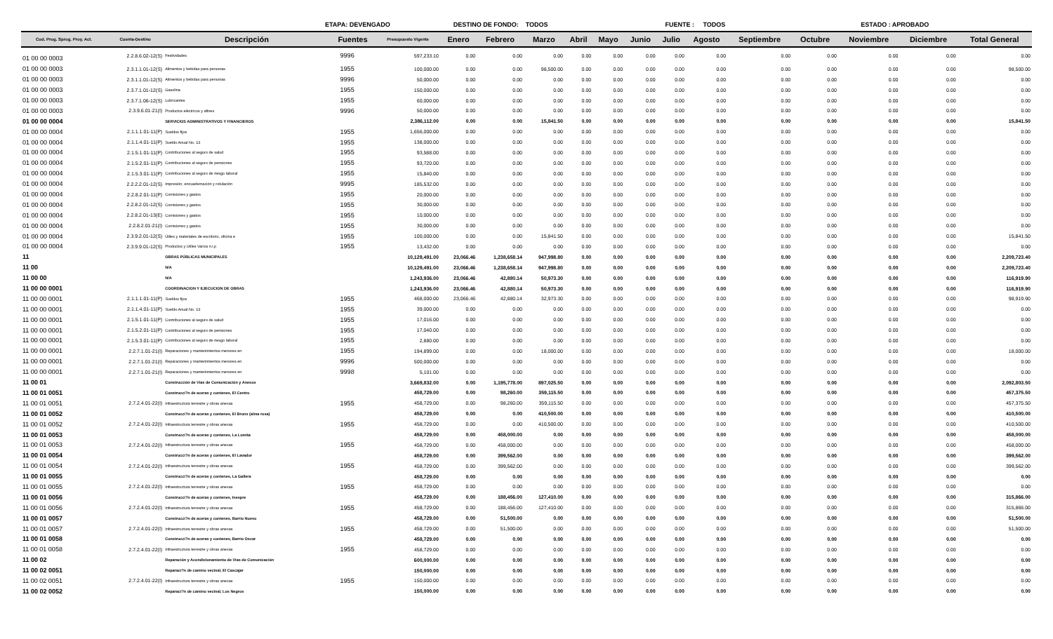ETAPA: DEVENGADO DESTINO DE FONDO: TODOS FUENTE : TODOS ESTADO : APROBADO
| Cod. Prog. Sprog. Proy. Act. | Cuenta-Destino | Descripción | Fuentes | Presupuesto Vigente | Enero | Febrero | Marzo | Abril | Mayo | Junio | Julio | Agosto | Septiembre | Octubre | Noviembre | Diciembre | Total General |
| --- | --- | --- | --- | --- | --- | --- | --- | --- | --- | --- | --- | --- | --- | --- | --- | --- | --- |
| 01 00 00 0003 | 2.2.8.6.02-12(S) | Festividades | 9996 | 597,233.10 | 0.00 | 0.00 | 0.00 | 0.00 | 0.00 | 0.00 | 0.00 | 0.00 | 0.00 | 0.00 | 0.00 | 0.00 | 0.00 |
| 01 00 00 0003 | 2.3.1.1.01-12(S) | Alimentos y bebidas para personas | 1955 | 100,000.00 | 0.00 | 0.00 | 98,500.00 | 0.00 | 0.00 | 0.00 | 0.00 | 0.00 | 0.00 | 0.00 | 0.00 | 0.00 | 98,500.00 |
| 01 00 00 0003 | 2.3.1.1.01-12(S) | Alimentos y bebidas para personas | 9996 | 50,000.00 | 0.00 | 0.00 | 0.00 | 0.00 | 0.00 | 0.00 | 0.00 | 0.00 | 0.00 | 0.00 | 0.00 | 0.00 | 0.00 |
| 01 00 00 0003 | 2.3.7.1.01-12(S) | Gasolina | 1955 | 150,000.00 | 0.00 | 0.00 | 0.00 | 0.00 | 0.00 | 0.00 | 0.00 | 0.00 | 0.00 | 0.00 | 0.00 | 0.00 | 0.00 |
| 01 00 00 0003 | 2.3.7.1.06-12(S) | Lubricantes | 1955 | 60,000.00 | 0.00 | 0.00 | 0.00 | 0.00 | 0.00 | 0.00 | 0.00 | 0.00 | 0.00 | 0.00 | 0.00 | 0.00 | 0.00 |
| 01 00 00 0003 | 2.3.9.6.01-21(I) | Productos eléctricos y afines | 9996 | 50,000.00 | 0.00 | 0.00 | 0.00 | 0.00 | 0.00 | 0.00 | 0.00 | 0.00 | 0.00 | 0.00 | 0.00 | 0.00 | 0.00 |
| 01 00 00 0004 | | SERVICIOS ADMINISTRATIVOS Y FINANCIEROS | | 2,386,112.00 | 0.00 | 0.00 | 15,841.50 | 0.00 | 0.00 | 0.00 | 0.00 | 0.00 | 0.00 | 0.00 | 0.00 | 0.00 | 15,841.50 |
| 01 00 00 0004 | 2.1.1.1.01-11(P) | Sueldos fijos | 1955 | 1,656,000.00 | 0.00 | 0.00 | 0.00 | 0.00 | 0.00 | 0.00 | 0.00 | 0.00 | 0.00 | 0.00 | 0.00 | 0.00 | 0.00 |
| 01 00 00 0004 | 2.1.1.4.01-11(P) | Sueldo Anual No. 13 | 1955 | 138,000.00 | 0.00 | 0.00 | 0.00 | 0.00 | 0.00 | 0.00 | 0.00 | 0.00 | 0.00 | 0.00 | 0.00 | 0.00 | 0.00 |
| 01 00 00 0004 | 2.1.5.1.01-11(P) | Contribuciones al seguro de salud | 1955 | 93,588.00 | 0.00 | 0.00 | 0.00 | 0.00 | 0.00 | 0.00 | 0.00 | 0.00 | 0.00 | 0.00 | 0.00 | 0.00 | 0.00 |
| 01 00 00 0004 | 2.1.5.2.01-11(P) | Contribuciones al seguro de pensiones | 1955 | 93,720.00 | 0.00 | 0.00 | 0.00 | 0.00 | 0.00 | 0.00 | 0.00 | 0.00 | 0.00 | 0.00 | 0.00 | 0.00 | 0.00 |
| 01 00 00 0004 | 2.1.5.3.01-11(P) | Contribuciones al seguro de riesgo laboral | 1955 | 15,840.00 | 0.00 | 0.00 | 0.00 | 0.00 | 0.00 | 0.00 | 0.00 | 0.00 | 0.00 | 0.00 | 0.00 | 0.00 | 0.00 |
| 01 00 00 0004 | 2.2.2.2.01-12(S) | Impresión, encuadernación y rotulación | 9995 | 185,532.00 | 0.00 | 0.00 | 0.00 | 0.00 | 0.00 | 0.00 | 0.00 | 0.00 | 0.00 | 0.00 | 0.00 | 0.00 | 0.00 |
| 01 00 00 0004 | 2.2.8.2.01-11(P) | Comisiones y gastos | 1955 | 20,000.00 | 0.00 | 0.00 | 0.00 | 0.00 | 0.00 | 0.00 | 0.00 | 0.00 | 0.00 | 0.00 | 0.00 | 0.00 | 0.00 |
| 01 00 00 0004 | 2.2.8.2.01-12(S) | Comisiones y gastos | 1955 | 30,000.00 | 0.00 | 0.00 | 0.00 | 0.00 | 0.00 | 0.00 | 0.00 | 0.00 | 0.00 | 0.00 | 0.00 | 0.00 | 0.00 |
| 01 00 00 0004 | 2.2.8.2.01-13(E) | Comisiones y gastos | 1955 | 10,000.00 | 0.00 | 0.00 | 0.00 | 0.00 | 0.00 | 0.00 | 0.00 | 0.00 | 0.00 | 0.00 | 0.00 | 0.00 | 0.00 |
| 01 00 00 0004 | 2.2.8.2.01-21(I) | Comisiones y gastos | 1955 | 30,000.00 | 0.00 | 0.00 | 0.00 | 0.00 | 0.00 | 0.00 | 0.00 | 0.00 | 0.00 | 0.00 | 0.00 | 0.00 | 0.00 |
| 01 00 00 0004 | 2.3.9.2.01-12(S) | Útiles y materiales de escritorio, oficina e | 1955 | 100,000.00 | 0.00 | 0.00 | 15,841.50 | 0.00 | 0.00 | 0.00 | 0.00 | 0.00 | 0.00 | 0.00 | 0.00 | 0.00 | 15,841.50 |
| 01 00 00 0004 | 2.3.9.9.01-12(S) | Productos y Utiles Varios n.i.p | 1955 | 13,432.00 | 0.00 | 0.00 | 0.00 | 0.00 | 0.00 | 0.00 | 0.00 | 0.00 | 0.00 | 0.00 | 0.00 | 0.00 | 0.00 |
| 11 | | OBRAS PÚBLICAS MUNICIPALES | | 10,129,491.00 | 23,066.46 | 1,238,658.14 | 947,998.80 | 0.00 | 0.00 | 0.00 | 0.00 | 0.00 | 0.00 | 0.00 | 0.00 | 0.00 | 2,209,723.40 |
| 11 00 | | N/A | | 10,129,491.00 | 23,066.46 | 1,238,658.14 | 947,998.80 | 0.00 | 0.00 | 0.00 | 0.00 | 0.00 | 0.00 | 0.00 | 0.00 | 0.00 | 2,209,723.40 |
| 11 00 00 | | N/A | | 1,243,936.00 | 23,066.46 | 42,880.14 | 50,973.30 | 0.00 | 0.00 | 0.00 | 0.00 | 0.00 | 0.00 | 0.00 | 0.00 | 0.00 | 116,919.90 |
| 11 00 00 0001 | | COORDINACION Y EJECUCION DE OBRAS | | 1,243,936.00 | 23,066.46 | 42,880.14 | 50,973.30 | 0.00 | 0.00 | 0.00 | 0.00 | 0.00 | 0.00 | 0.00 | 0.00 | 0.00 | 116,919.90 |
| 11 00 00 0001 | 2.1.1.1.01-11(P) | Sueldos fijos | 1955 | 468,000.00 | 23,066.46 | 42,880.14 | 32,973.30 | 0.00 | 0.00 | 0.00 | 0.00 | 0.00 | 0.00 | 0.00 | 0.00 | 0.00 | 98,919.90 |
| 11 00 00 0001 | 2.1.1.4.01-11(P) | Sueldo Anual No. 13 | 1955 | 39,000.00 | 0.00 | 0.00 | 0.00 | 0.00 | 0.00 | 0.00 | 0.00 | 0.00 | 0.00 | 0.00 | 0.00 | 0.00 | 0.00 |
| 11 00 00 0001 | 2.1.5.1.01-11(P) | Contribuciones al seguro de salud | 1955 | 17,016.00 | 0.00 | 0.00 | 0.00 | 0.00 | 0.00 | 0.00 | 0.00 | 0.00 | 0.00 | 0.00 | 0.00 | 0.00 | 0.00 |
| 11 00 00 0001 | 2.1.5.2.01-11(P) | Contribuciones al seguro de pensiones | 1955 | 17,040.00 | 0.00 | 0.00 | 0.00 | 0.00 | 0.00 | 0.00 | 0.00 | 0.00 | 0.00 | 0.00 | 0.00 | 0.00 | 0.00 |
| 11 00 00 0001 | 2.1.5.3.01-11(P) | Contribuciones al seguro de riesgo laboral | 1955 | 2,880.00 | 0.00 | 0.00 | 0.00 | 0.00 | 0.00 | 0.00 | 0.00 | 0.00 | 0.00 | 0.00 | 0.00 | 0.00 | 0.00 |
| 11 00 00 0001 | 2.2.7.1.01-21(I) | Reparaciones y mantenimientos menores en | 1955 | 194,899.00 | 0.00 | 0.00 | 18,000.00 | 0.00 | 0.00 | 0.00 | 0.00 | 0.00 | 0.00 | 0.00 | 0.00 | 0.00 | 18,000.00 |
| 11 00 00 0001 | 2.2.7.1.01-21(I) | Reparaciones y mantenimientos menores en | 9996 | 500,000.00 | 0.00 | 0.00 | 0.00 | 0.00 | 0.00 | 0.00 | 0.00 | 0.00 | 0.00 | 0.00 | 0.00 | 0.00 | 0.00 |
| 11 00 00 0001 | 2.2.7.1.01-21(I) | Reparaciones y mantenimientos menores en | 9998 | 5,101.00 | 0.00 | 0.00 | 0.00 | 0.00 | 0.00 | 0.00 | 0.00 | 0.00 | 0.00 | 0.00 | 0.00 | 0.00 | 0.00 |
| 11 00 01 | | Construcción de Vías de Comunicación y Anexos | | 3,669,832.00 | 0.00 | 1,195,778.00 | 897,025.50 | 0.00 | 0.00 | 0.00 | 0.00 | 0.00 | 0.00 | 0.00 | 0.00 | 0.00 | 2,092,803.50 |
| 11 00 01 0051 | | Construcci?n de aceras y contenes, El Centro | | 458,729.00 | 0.00 | 98,260.00 | 359,115.50 | 0.00 | 0.00 | 0.00 | 0.00 | 0.00 | 0.00 | 0.00 | 0.00 | 0.00 | 457,375.50 |
| 11 00 01 0051 | 2.7.2.4.01-22(I) | Infraestructura terrestre y obras anexas | 1955 | 458,729.00 | 0.00 | 98,260.00 | 359,115.50 | 0.00 | 0.00 | 0.00 | 0.00 | 0.00 | 0.00 | 0.00 | 0.00 | 0.00 | 457,375.50 |
| 11 00 01 0052 | | Construcci?n de aceras y contenes, El Bronx (alma rosa) | | 458,729.00 | 0.00 | 0.00 | 410,500.00 | 0.00 | 0.00 | 0.00 | 0.00 | 0.00 | 0.00 | 0.00 | 0.00 | 0.00 | 410,500.00 |
| 11 00 01 0052 | 2.7.2.4.01-22(I) | Infraestructura terrestre y obras anexas | 1955 | 458,729.00 | 0.00 | 0.00 | 410,500.00 | 0.00 | 0.00 | 0.00 | 0.00 | 0.00 | 0.00 | 0.00 | 0.00 | 0.00 | 410,500.00 |
| 11 00 01 0053 | | Construcci?n de aceras y contenes, La Lomita | | 458,729.00 | 0.00 | 458,000.00 | 0.00 | 0.00 | 0.00 | 0.00 | 0.00 | 0.00 | 0.00 | 0.00 | 0.00 | 0.00 | 458,000.00 |
| 11 00 01 0053 | 2.7.2.4.01-22(I) | Infraestructura terrestre y obras anexas | 1955 | 458,729.00 | 0.00 | 458,000.00 | 0.00 | 0.00 | 0.00 | 0.00 | 0.00 | 0.00 | 0.00 | 0.00 | 0.00 | 0.00 | 458,000.00 |
| 11 00 01 0054 | | Construcci?n de aceras y contenes, El Lavador | | 458,729.00 | 0.00 | 399,562.00 | 0.00 | 0.00 | 0.00 | 0.00 | 0.00 | 0.00 | 0.00 | 0.00 | 0.00 | 0.00 | 399,562.00 |
| 11 00 01 0054 | 2.7.2.4.01-22(I) | Infraestructura terrestre y obras anexas | 1955 | 458,729.00 | 0.00 | 399,562.00 | 0.00 | 0.00 | 0.00 | 0.00 | 0.00 | 0.00 | 0.00 | 0.00 | 0.00 | 0.00 | 399,562.00 |
| 11 00 01 0055 | | Construcci?n de aceras y contenes, La Gallera | | 458,729.00 | 0.00 | 0.00 | 0.00 | 0.00 | 0.00 | 0.00 | 0.00 | 0.00 | 0.00 | 0.00 | 0.00 | 0.00 | 0.00 |
| 11 00 01 0055 | 2.7.2.4.01-22(I) | Infraestructura terrestre y obras anexas | 1955 | 458,729.00 | 0.00 | 0.00 | 0.00 | 0.00 | 0.00 | 0.00 | 0.00 | 0.00 | 0.00 | 0.00 | 0.00 | 0.00 | 0.00 |
| 11 00 01 0056 | | Construcci?n de aceras y contenes, Inespre | | 458,729.00 | 0.00 | 188,456.00 | 127,410.00 | 0.00 | 0.00 | 0.00 | 0.00 | 0.00 | 0.00 | 0.00 | 0.00 | 0.00 | 315,866.00 |
| 11 00 01 0056 | 2.7.2.4.01-22(I) | Infraestructura terrestre y obras anexas | 1955 | 458,729.00 | 0.00 | 188,456.00 | 127,410.00 | 0.00 | 0.00 | 0.00 | 0.00 | 0.00 | 0.00 | 0.00 | 0.00 | 0.00 | 315,866.00 |
| 11 00 01 0057 | | Construcci?n de aceras y contenes, Barrio Nuevo | | 458,729.00 | 0.00 | 51,500.00 | 0.00 | 0.00 | 0.00 | 0.00 | 0.00 | 0.00 | 0.00 | 0.00 | 0.00 | 0.00 | 51,500.00 |
| 11 00 01 0057 | 2.7.2.4.01-22(I) | Infraestructura terrestre y obras anexas | 1955 | 458,729.00 | 0.00 | 51,500.00 | 0.00 | 0.00 | 0.00 | 0.00 | 0.00 | 0.00 | 0.00 | 0.00 | 0.00 | 0.00 | 51,500.00 |
| 11 00 01 0058 | | Construcci?n de aceras y contenes, Barrio Oscar | | 458,729.00 | 0.00 | 0.00 | 0.00 | 0.00 | 0.00 | 0.00 | 0.00 | 0.00 | 0.00 | 0.00 | 0.00 | 0.00 | 0.00 |
| 11 00 01 0058 | 2.7.2.4.01-22(I) | Infraestructura terrestre y obras anexas | 1955 | 458,729.00 | 0.00 | 0.00 | 0.00 | 0.00 | 0.00 | 0.00 | 0.00 | 0.00 | 0.00 | 0.00 | 0.00 | 0.00 | 0.00 |
| 11 00 02 | | Reparación y Acondicionamiento de Vias de Comunicación | | 600,000.00 | 0.00 | 0.00 | 0.00 | 0.00 | 0.00 | 0.00 | 0.00 | 0.00 | 0.00 | 0.00 | 0.00 | 0.00 | 0.00 |
| 11 00 02 0051 | | Reparaci?n de camino vecinal, El Cascajar | | 150,000.00 | 0.00 | 0.00 | 0.00 | 0.00 | 0.00 | 0.00 | 0.00 | 0.00 | 0.00 | 0.00 | 0.00 | 0.00 | 0.00 |
| 11 00 02 0051 | 2.7.2.4.01-22(I) | Infraestructura terrestre y obras anexas | 1955 | 150,000.00 | 0.00 | 0.00 | 0.00 | 0.00 | 0.00 | 0.00 | 0.00 | 0.00 | 0.00 | 0.00 | 0.00 | 0.00 | 0.00 |
| 11 00 02 0052 | | Reparaci?n de camino vecinal, Los Negros | | 150,000.00 | 0.00 | 0.00 | 0.00 | 0.00 | 0.00 | 0.00 | 0.00 | 0.00 | 0.00 | 0.00 | 0.00 | 0.00 | 0.00 |